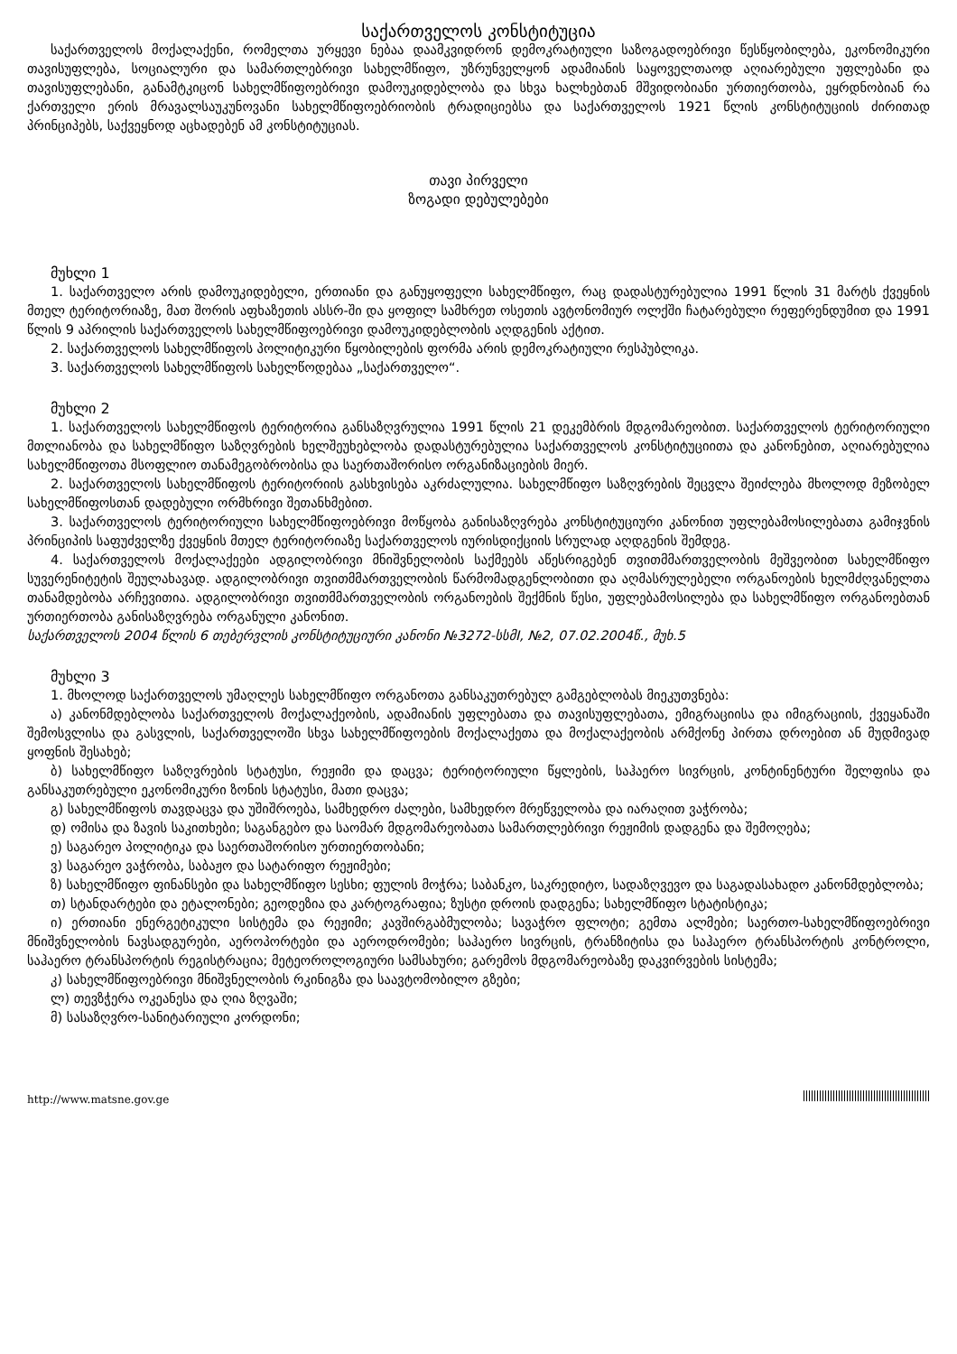საქართველოს კონსტიტუცია
საქართველოს მოქალაქენი, რომელთა ურყევი ნებაა დაამკვიდრონ დემოკრატიული საზოგადოებრივი წესწყობილება, ეკონომიკური თავისუფლება, სოციალური და სამართლებრივი სახელმწიფო, უზრუნველყონ ადამიანის საყოველთაოდ აღიარებული უფლებანი და თავისუფლებანი, განამტკიცონ სახელმწიფოებრივი დამოუკიდებლობა და სხვა ხალხებთან მშვიდობიანი ურთიერთობა, ეყრდნობიან რა ქართველი ერის მრავალსაუკუნოვანი სახელმწიფოებრიობის ტრადიციებსა და საქართველოს 1921 წლის კონსტიტუციის ძირითად პრინციპებს, საქვეყნოდ აცხადებენ ამ კონსტიტუციას.
თავი პირველი
ზოგადი დებულებები
მუხლი 1
1. საქართველო არის დამოუკიდებელი, ერთიანი და განუყოფელი სახელმწიფო, რაც დადასტურებულია 1991 წლის 31 მარტს ქვეყნის მთელ ტერიტორიაზე, მათ შორის აფხაზეთის ასსრ-ში და ყოფილ სამხრეთ ოსეთის ავტონომიურ ოლქში ჩატარებული რეფერენდუმით და 1991 წლის 9 აპრილის საქართველოს სახელმწიფოებრივი დამოუკიდებლობის აღდგენის აქტით.
2. საქართველოს სახელმწიფოს პოლიტიკური წყობილების ფორმა არის დემოკრატიული რესპუბლიკა.
3. საქართველოს სახელმწიფოს სახელწოდებაა „საქართველო“.
მუხლი 2
1. საქართველოს სახელმწიფოს ტერიტორია განსაზღვრულია 1991 წლის 21 დეკემბრის მდგომარეობით. საქართველოს ტერიტორიული მთლიანობა და სახელმწიფო საზღვრების ხელშეუხებლობა დადასტურებულია საქართველოს კონსტიტუციითა და კანონებით, აღიარებულია სახელმწიფოთა მსოფლიო თანამეგობრობისა და საერთაშორისო ორგანიზაციების მიერ.
2. საქართველოს სახელმწიფოს ტერიტორიის გასხვისება აკრძალულია. სახელმწიფო საზღვრების შეცვლა შეიძლება მხოლოდ მეზობელ სახელმწიფოსთან დადებული ორმხრივი შეთანხმებით.
3. საქართველოს ტერიტორიული სახელმწიფოებრივი მოწყობა განისაზღვრება კონსტიტუციური კანონით უფლებამოსილებათა გამიჯვნის პრინციპის საფუძველზე ქვეყნის მთელ ტერიტორიაზე საქართველოს იურისდიქციის სრულად აღდგენის შემდეგ.
4. საქართველოს მოქალაქეები ადგილობრივი მნიშვნელობის საქმეებს აწესრიგებენ თვითმმართველობის მეშვეობით სახელმწიფო სუვერენიტეტის შეულახავად. ადგილობრივი თვითმმართველობის წარმომადგენლობითი და აღმასრულებელი ორგანოების ხელმძღვანელთა თანამდებობა არჩევითია. ადგილობრივი თვითმმართველობის ორგანოების შექმნის წესი, უფლებამოსილება და სახელმწიფო ორგანოებთან ურთიერთობა განისაზღვრება ორგანული კანონით.
საქართველოს 2004 წლის 6 თებერვლის კონსტიტუციური კანონი №3272-სსმI, №2, 07.02.2004წ., მუხ.5
მუხლი 3
1. მხოლოდ საქართველოს უმაღლეს სახელმწიფო ორგანოთა განსაკუთრებულ გამგებლობას მიეკუთვნება:
ა) კანონმდებლობა საქართველოს მოქალაქეობის, ადამიანის უფლებათა და თავისუფლებათა, ემიგრაციისა და იმიგრაციის, ქვეყანაში შემოსვლისა და გასვლის, საქართველოში სხვა სახელმწიფოების მოქალაქეთა და მოქალაქეობის არმქონე პირთა დროებით ან მუდმივად ყოფნის შესახებ;
ბ) სახელმწიფო საზღვრების სტატუსი, რეჟიმი და დაცვა; ტერიტორიული წყლების, საჰაერო სივრცის, კონტინენტური შელფისა და განსაკუთრებული ეკონომიკური ზონის სტატუსი, მათი დაცვა;
გ) სახელმწიფოს თავდაცვა და უშიშროება, სამხედრო ძალები, სამხედრო მრეწველობა და იარაღით ვაჭრობა;
დ) ომისა და ზავის საკითხები; საგანგებო და საომარ მდგომარეობათა სამართლებრივი რეჟიმის დადგენა და შემოღება;
ე) საგარეო პოლიტიკა და საერთაშორისო ურთიერთობანი;
ვ) საგარეო ვაჭრობა, საბაჟო და სატარიფო რეჟიმები;
ზ) სახელმწიფო ფინანსები და სახელმწიფო სესხი; ფულის მოჭრა; საბანკო, საკრედიტო, სადაზღვევო და საგადასახადო კანონმდებლობა;
თ) სტანდარტები და ეტალონები; გეოდეზია და კარტოგრაფია; ზუსტი დროის დადგენა; სახელმწიფო სტატისტიკა;
ი) ერთიანი ენერგეტიკული სისტემა და რეჟიმი; კავშირგაბმულობა; სავაჭრო ფლოტი; გემთა ალმები; საერთო-სახელმწიფოებრივი მნიშვნელობის ნავსადგურები, აეროპორტები და აეროდრომები; საჰაერო სივრცის, ტრანზიტისა და საჰაერო ტრანსპორტის კონტროლი, საჰაერო ტრანსპორტის რეგისტრაცია; მეტეოროლოგიური სამსახური; გარემოს მდგომარეობაზე დაკვირვების სისტემა;
კ) სახელმწიფოებრივი მნიშვნელობის რკინიგზა და საავტომობილო გზები;
ლ) თევზჭერა ოკეანესა და ღია ზღვაში;
მ) სასაზღვრო-სანიტარიული კორდონი;
http://www.matsne.gov.ge